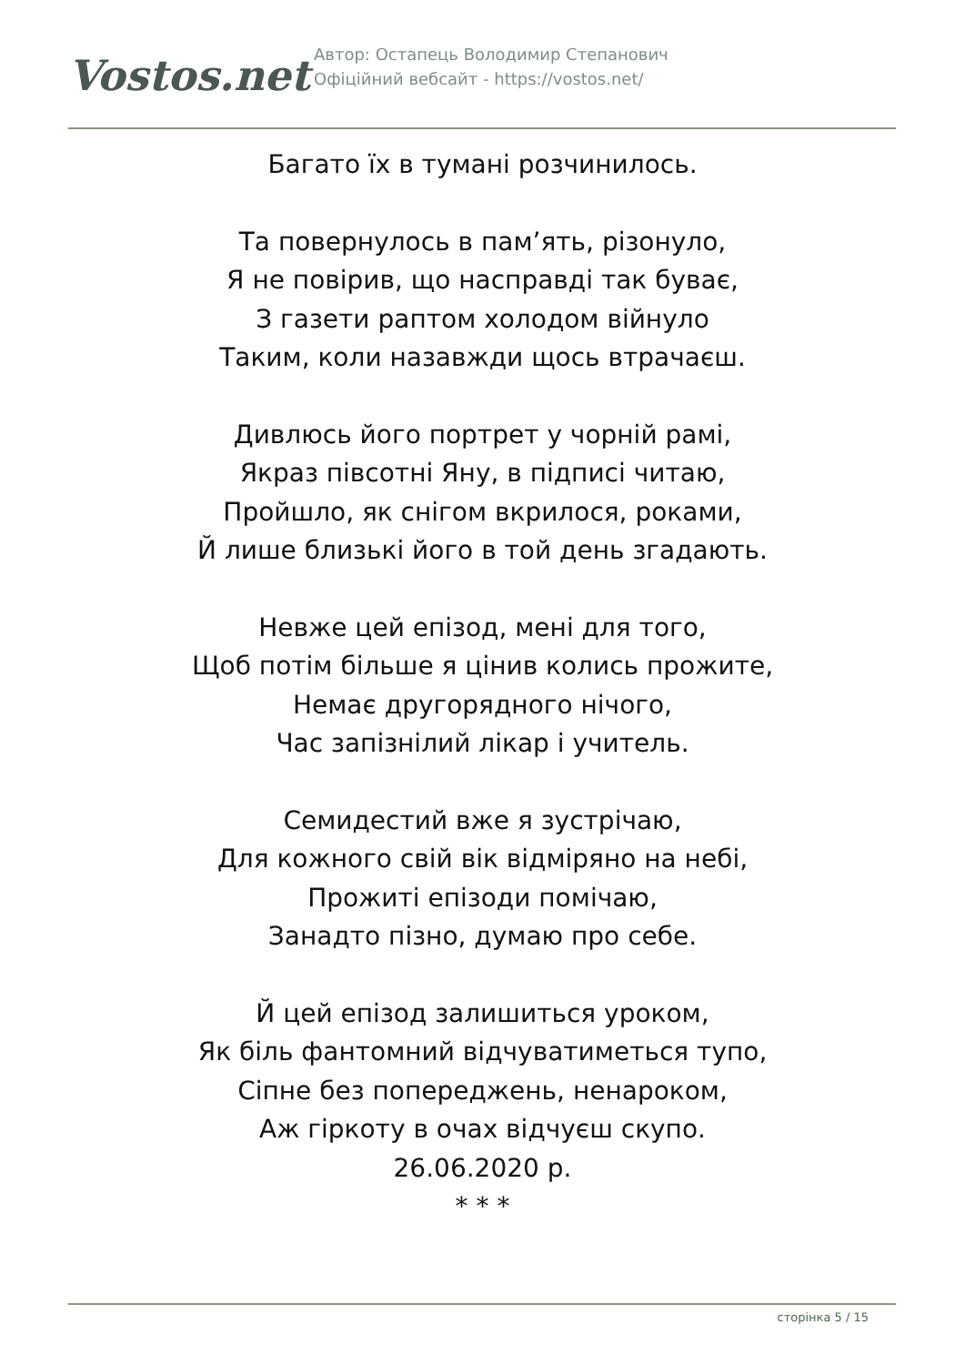Vostos.net
Автор: Остапець Володимир Степанович
Офіційний вебсайт - https://vostos.net/
Багато їх в тумані розчинилось.
Та повернулось в пам’ять, різонуло,
Я не повірив, що насправді так буває,
З газети раптом холодом війнуло
Таким, коли назавжди щось втрачаєш.
Дивлюсь його портрет у чорній рамі,
Якраз півсотні Яну, в підписі читаю,
Пройшло, як снігом вкрилося, роками,
Й лише близькі його в той день згадають.
Невже цей епізод, мені для того,
Щоб потім більше я цінив колись прожите,
Немає другорядного нічого,
Час запізнілий лікар і учитель.
Семидестий вже я зустрічаю,
Для кожного свій вік відміряно на небі,
Прожиті епізоди помічаю,
Занадто пізно, думаю про себе.
Й цей епізод залишиться уроком,
Як біль фантомний відчуватиметься тупо,
Сіпне без попереджень, ненароком,
Аж гіркоту в очах відчуєш скупо.
26.06.2020 р.
* * *
сторінка 5 / 15